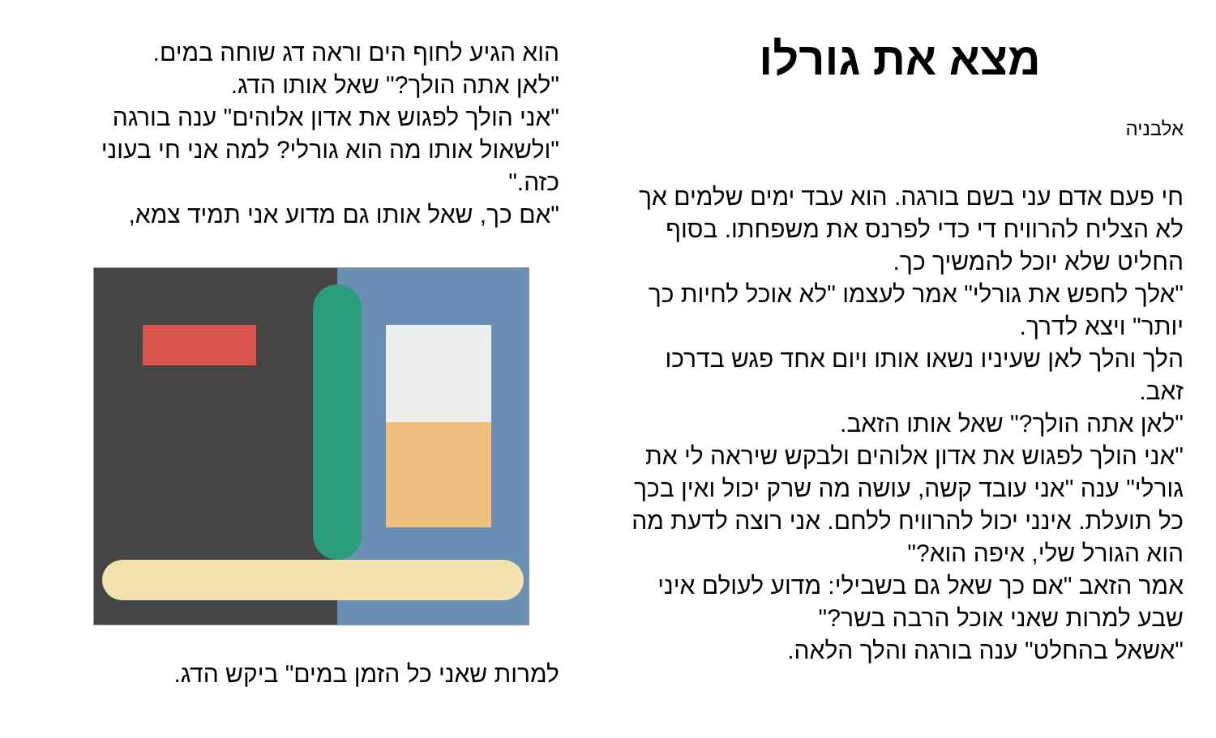מצא את גורלו
אלבניה
חי פעם אדם עני בשם בורגה. הוא עבד ימים שלמים אך לא הצליח להרוויח די כדי לפרנס את משפחתו. בסוף החליט שלא יוכל להמשיך כך.
"אלך לחפש את גורלי" אמר לעצמו "לא אוכל לחיות כך יותר" ויצא לדרך.
הלך והלך לאן שעיניו נשאו אותו ויום אחד פגש בדרכו זאב.
"לאן אתה הולך?" שאל אותו הזאב.
"אני הולך לפגוש את אדון אלוהים ולבקש שיראה לי את גורלי" ענה "אני עובד קשה, עושה מה שרק יכול ואין בכך כל תועלת. אינני יכול להרוויח ללחם. אני רוצה לדעת מה הוא הגורל שלי, איפה הוא?"
אמר הזאב "אם כך שאל גם בשבילי: מדוע לעולם איני שבע למרות שאני אוכל הרבה בשר?"
"אשאל בהחלט" ענה בורגה והלך הלאה.
הוא הגיע לחוף הים וראה דג שוחה במים.
"לאן אתה הולך?" שאל אותו הדג.
"אני הולך לפגוש את אדון אלוהים" ענה בורגה
"ולשאול אותו מה הוא גורלי? למה אני חי בעוני כזה."
"אם כך, שאל אותו גם מדוע אני תמיד צמא,
למרות שאני כל הזמן במים" ביקש הדג.